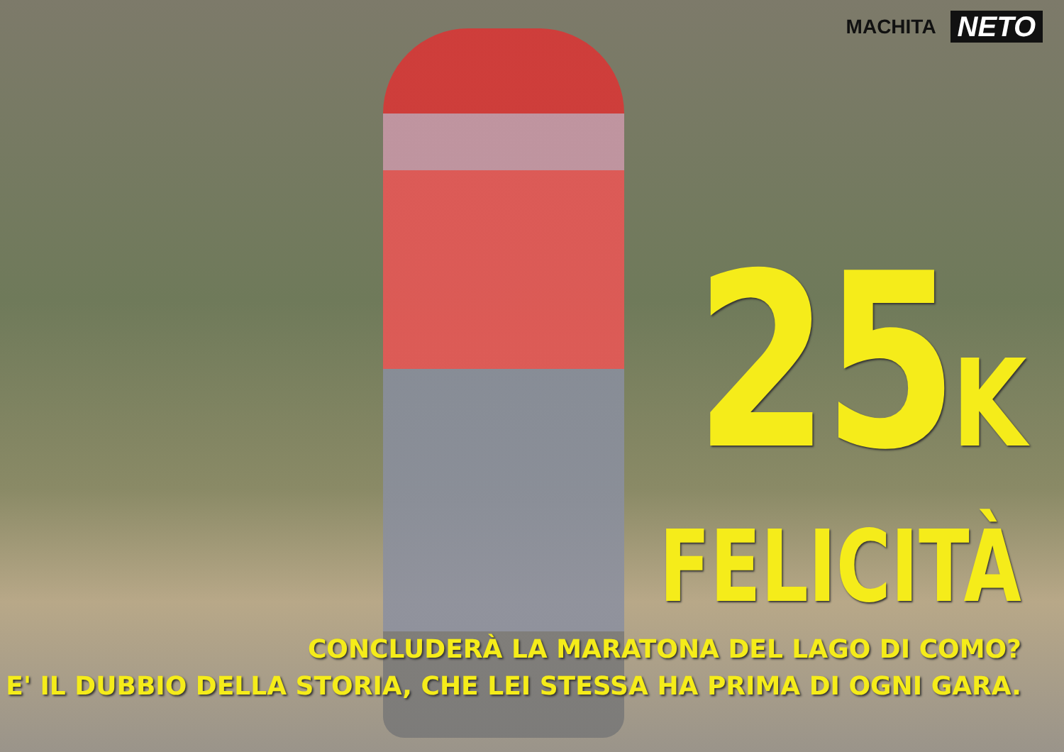MACHITA NETO
25K
FELICITÀ
CONCLUDERÀ LA MARATONA DEL LAGO DI COMO?
E' IL DUBBIO DELLA STORIA, CHE LEI STESSA HA PRIMA DI OGNI GARA.